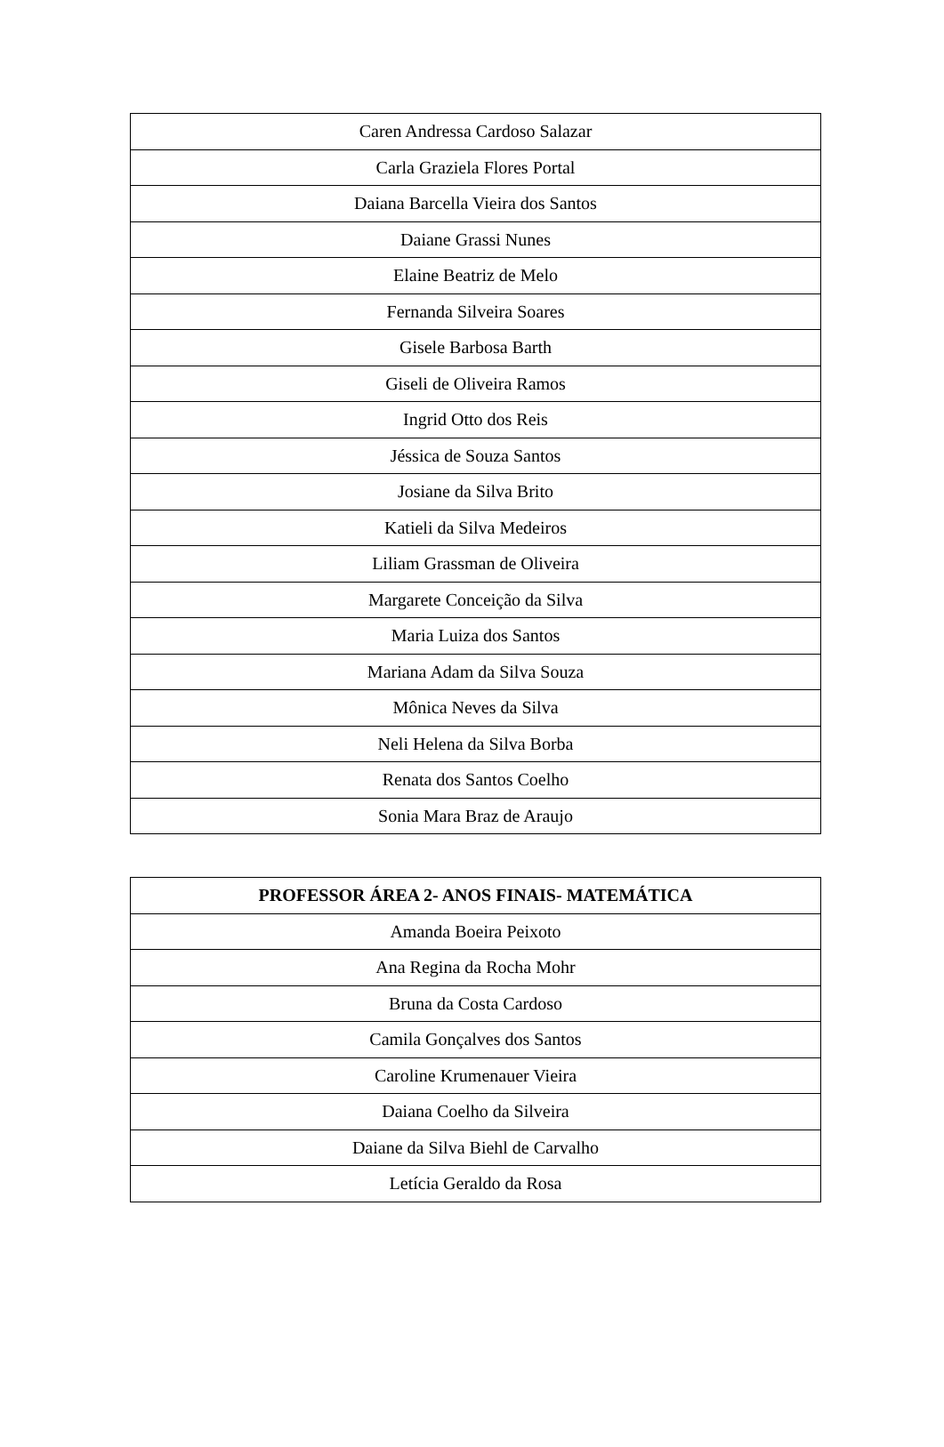| Caren Andressa Cardoso Salazar |
| Carla Graziela Flores Portal |
| Daiana Barcella Vieira dos Santos |
| Daiane Grassi Nunes |
| Elaine Beatriz de Melo |
| Fernanda Silveira Soares |
| Gisele Barbosa Barth |
| Giseli de Oliveira Ramos |
| Ingrid Otto dos Reis |
| Jéssica de Souza Santos |
| Josiane da Silva Brito |
| Katieli da Silva Medeiros |
| Liliam Grassman de Oliveira |
| Margarete Conceição da Silva |
| Maria Luiza dos Santos |
| Mariana Adam da Silva Souza |
| Mônica Neves da Silva |
| Neli Helena da Silva Borba |
| Renata dos Santos Coelho |
| Sonia Mara Braz de Araujo |
| PROFESSOR ÁREA 2- ANOS FINAIS- MATEMÁTICA |
| --- |
| Amanda Boeira Peixoto |
| Ana Regina da Rocha Mohr |
| Bruna da Costa Cardoso |
| Camila Gonçalves dos Santos |
| Caroline Krumenauer Vieira |
| Daiana Coelho da Silveira |
| Daiane da Silva Biehl de Carvalho |
| Letícia Geraldo da Rosa |